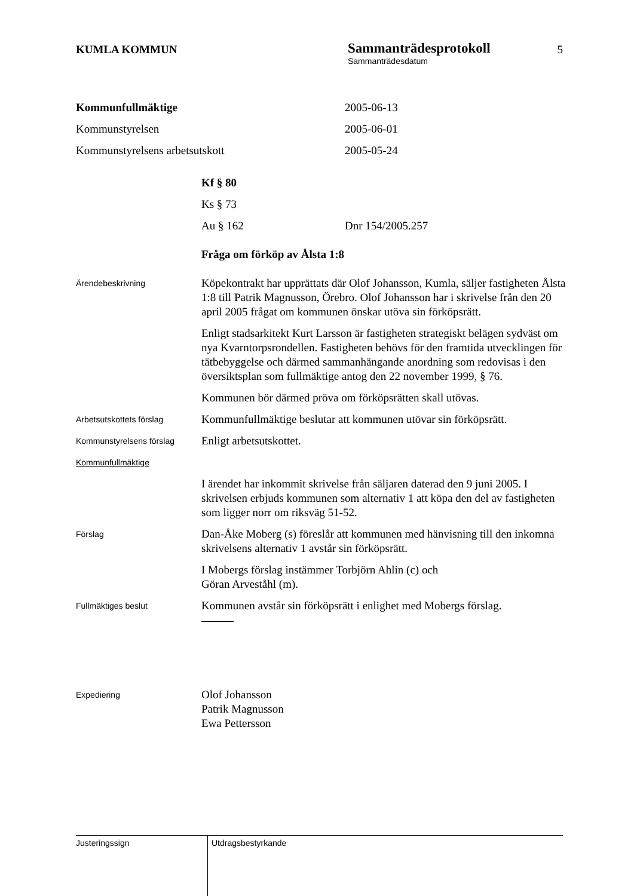KUMLA KOMMUN
Sammanträdesprotokoll
Sammanträdesdatum
5
Kommunfullmäktige 2005-06-13
Kommunstyrelsen 2005-06-01
Kommunstyrelsens arbetsutskott 2005-05-24
Kf § 80
Ks § 73
Au § 162 Dnr 154/2005.257
Fråga om förköp av Ålsta 1:8
Ärendebeskrivning
Köpekontrakt har upprättats där Olof Johansson, Kumla, säljer fastigheten Ålsta 1:8 till Patrik Magnusson, Örebro. Olof Johansson har i skrivelse från den 20 april 2005 frågat om kommunen önskar utöva sin förköpsrätt.
Enligt stadsarkitekt Kurt Larsson är fastigheten strategiskt belägen sydväst om nya Kvarntorpsrondellen. Fastigheten behövs för den framtida utvecklingen för tätbebyggelse och därmed sammanhängande anordning som redovisas i den översiktsplan som fullmäktige antog den 22 november 1999, § 76.
Kommunen bör därmed pröva om förköpsrätten skall utövas.
Arbetsutskottets förslag
Kommunfullmäktige beslutar att kommunen utövar sin förköpsrätt.
Kommunstyrelsens förslag
Enligt arbetsutskottet.
Kommunfullmäktige
I ärendet har inkommit skrivelse från säljaren daterad den 9 juni 2005. I skrivelsen erbjuds kommunen som alternativ 1 att köpa den del av fastigheten som ligger norr om riksväg 51-52.
Förslag
Dan-Åke Moberg (s) föreslår att kommunen med hänvisning till den inkomna skrivelsens alternativ 1 avstår sin förköpsrätt.
I Mobergs förslag instämmer Torbjörn Ahlin (c) och
Göran Arveståhl (m).
Fullmäktiges beslut
Kommunen avstår sin förköpsrätt i enlighet med Mobergs förslag.
Expediering
Olof Johansson
Patrik Magnusson
Ewa Pettersson
Justeringssign
Utdragsbestyrkande